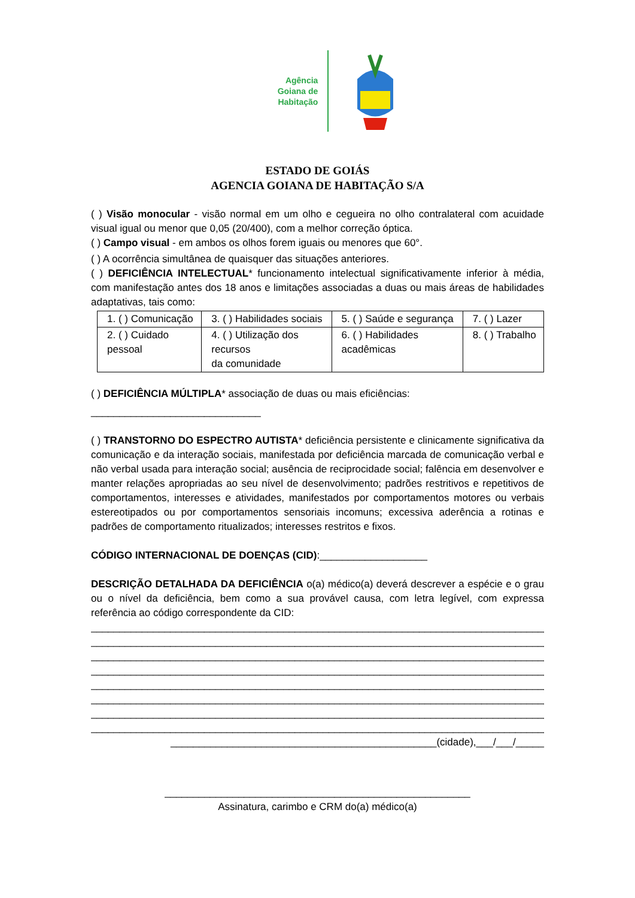Agência
Goiana de
Habitação
ESTADO DE GOIÁS
AGENCIA GOIANA DE HABITAÇÃO S/A
( ) Visão monocular - visão normal em um olho e cegueira no olho contralateral com acuidade visual igual ou menor que 0,05 (20/400), com a melhor correção óptica.
( ) Campo visual - em ambos os olhos forem iguais ou menores que 60°.
( ) A ocorrência simultânea de quaisquer das situações anteriores.
( ) DEFICIÊNCIA INTELECTUAL* funcionamento intelectual significativamente inferior à média, com manifestação antes dos 18 anos e limitações associadas a duas ou mais áreas de habilidades adaptativas, tais como:
| 1. ( ) Comunicação | 3. ( ) Habilidades sociais | 5. ( ) Saúde e segurança | 7. ( ) Lazer |
| 2. ( ) Cuidado pessoal | 4. ( ) Utilização dos recursos da comunidade | 6. ( ) Habilidades acadêmicas | 8. ( ) Trabalho |
( ) DEFICIÊNCIA MÚLTIPLA* associação de duas ou mais eficiências:
______________________________
( ) TRANSTORNO DO ESPECTRO AUTISTA* deficiência persistente e clinicamente significativa da comunicação e da interação sociais, manifestada por deficiência marcada de comunicação verbal e não verbal usada para interação social; ausência de reciprocidade social; falência em desenvolver e manter relações apropriadas ao seu nível de desenvolvimento; padrões restritivos e repetitivos de comportamentos, interesses e atividades, manifestados por comportamentos motores ou verbais estereotipados ou por comportamentos sensoriais incomuns; excessiva aderência a rotinas e padrões de comportamento ritualizados; interesses restritos e fixos.
CÓDIGO INTERNACIONAL DE DOENÇAS (CID):___________________
DESCRIÇÃO DETALHADA DA DEFICIÊNCIA o(a) médico(a) deverá descrever a espécie e o grau ou o nível da deficiência, bem como a sua provável causa, com letra legível, com expressa referência ao código correspondente da CID:
_____________________________________________________________________________________
_____________________________________________________________________________________
_____________________________________________________________________________________
_____________________________________________________________________________________
_____________________________________________________________________________________
_____________________________________________________________________________________
_____________________________________________________________________________________
_____________________________________________________________________________________
_______________________________________________(cidade),___/___/_____
______________________________________________________
Assinatura, carimbo e CRM do(a) médico(a)